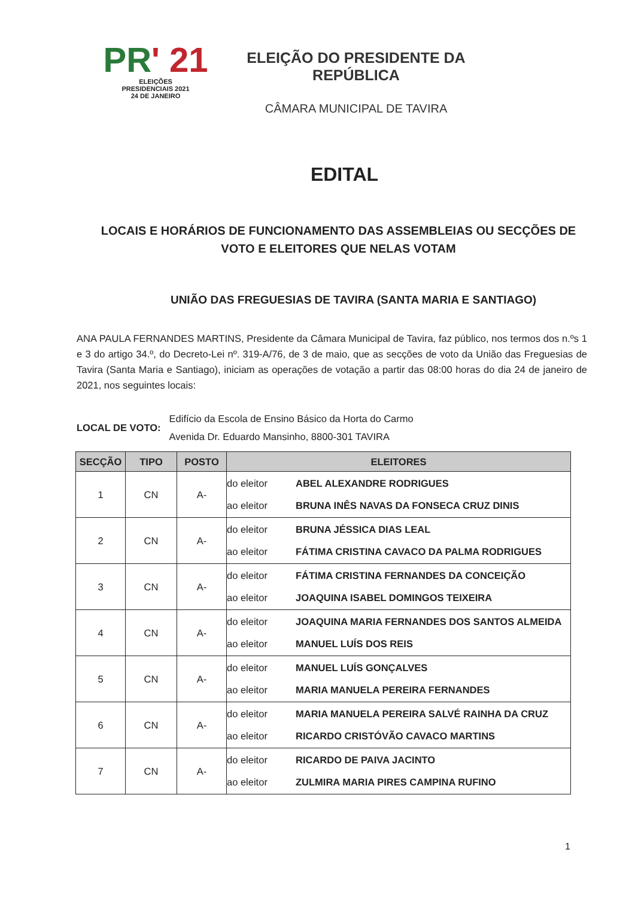PR' 21
ELEIÇÕES
PRESIDENCIAIS 2021
24 DE JANEIRO
ELEIÇÃO DO PRESIDENTE DA REPÚBLICA
CÂMARA MUNICIPAL DE TAVIRA
EDITAL
LOCAIS E HORÁRIOS DE FUNCIONAMENTO DAS ASSEMBLEIAS OU SECÇÕES DE VOTO E ELEITORES QUE NELAS VOTAM
UNIÃO DAS FREGUESIAS DE TAVIRA (SANTA MARIA E SANTIAGO)
ANA PAULA FERNANDES MARTINS, Presidente da Câmara Municipal de Tavira, faz público, nos termos dos n.ºs 1 e 3 do artigo 34.º, do Decreto-Lei nº. 319-A/76, de 3 de maio, que as secções de voto da União das Freguesias de Tavira (Santa Maria e Santiago), iniciam as operações de votação a partir das 08:00 horas do dia 24 de janeiro de 2021, nos seguintes locais:
LOCAL DE VOTO:
Edifício da Escola de Ensino Básico da Horta do Carmo
Avenida Dr. Eduardo Mansinho, 8800-301 TAVIRA
| SECÇÃO | TIPO | POSTO | ELEITORES |
| --- | --- | --- | --- |
| 1 | CN | A- | do eleitor ABEL ALEXANDRE RODRIGUES ao eleitor BRUNA INÊS NAVAS DA FONSECA CRUZ DINIS |
| 2 | CN | A- | do eleitor BRUNA JÉSSICA DIAS LEAL ao eleitor FÁTIMA CRISTINA CAVACO DA PALMA RODRIGUES |
| 3 | CN | A- | do eleitor FÁTIMA CRISTINA FERNANDES DA CONCEIÇÃO ao eleitor JOAQUINA ISABEL DOMINGOS TEIXEIRA |
| 4 | CN | A- | do eleitor JOAQUINA MARIA FERNANDES DOS SANTOS ALMEIDA ao eleitor MANUEL LUÍS DOS REIS |
| 5 | CN | A- | do eleitor MANUEL LUÍS GONÇALVES ao eleitor MARIA MANUELA PEREIRA FERNANDES |
| 6 | CN | A- | do eleitor MARIA MANUELA PEREIRA SALVÉ RAINHA DA CRUZ ao eleitor RICARDO CRISTÓVÃO CAVACO MARTINS |
| 7 | CN | A- | do eleitor RICARDO DE PAIVA JACINTO ao eleitor ZULMIRA MARIA PIRES CAMPINA RUFINO |
1